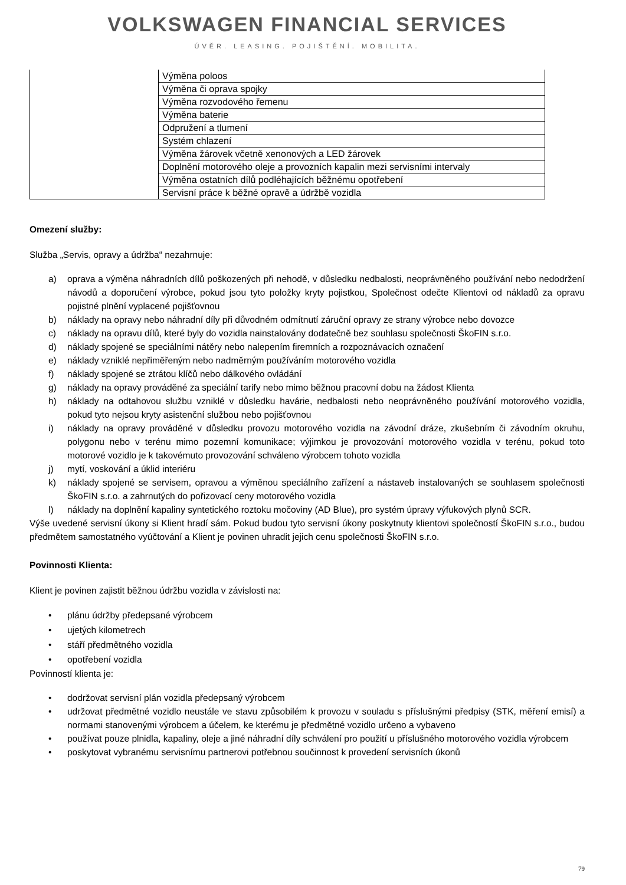VOLKSWAGEN FINANCIAL SERVICES
ÚVĚR. LEASING. POJIŠTĚNÍ. MOBILITA.
| | Výměna poloos |
| | Výměna či oprava spojky |
| | Výměna rozvodového řemenu |
| | Výměna baterie |
| | Odpružení a tlumení |
| | Systém chlazení |
| | Výměna žárovek včetně xenonových a LED žárovek |
| | Doplnění motorového oleje a provozních kapalin mezi servisními intervaly |
| | Výměna ostatních dílů podléhajících běžnému opotřebení |
| | Servisní práce k běžné opravě a údržbě vozidla |
Omezení služby:
Služba „Servis, opravy a údržba“ nezahrnuje:
a) oprava a výměna náhradních dílů poškozených při nehodě, v důsledku nedbalosti, neoprávněného používání nebo nedodržení návodů a doporučení výrobce, pokud jsou tyto položky kryty pojistkou, Společnost odečte Klientovi od nákladů za opravu pojistné plnění vyplacené pojišťovnou
b) náklady na opravy nebo náhradní díly při důvodném odmítnutí záruční opravy ze strany výrobce nebo dovozce
c) náklady na opravu dílů, které byly do vozidla nainstalovány dodatečně bez souhlasu společnosti ŠkoFIN s.r.o.
d) náklady spojené se speciálními nátěry nebo nalepením firemních a rozpoznávacích označení
e) náklady vzniklé nepřiměřeným nebo nadměrným používáním motorového vozidla
f) náklady spojené se ztrátou klíčů nebo dálkového ovládání
g) náklady na opravy prováděné za speciální tarify nebo mimo běžnou pracovní dobu na žádost Klienta
h) náklady na odtahovou službu vzniklé v důsledku havárie, nedbalosti nebo neoprávněného používání motorového vozidla, pokud tyto nejsou kryty asistenční službou nebo pojišťovnou
i) náklady na opravy prováděné v důsledku provozu motorového vozidla na závodní dráze, zkušebním či závodním okruhu, polygonu nebo v terénu mimo pozemní komunikace; výjimkou je provozování motorového vozidla v terénu, pokud toto motorové vozidlo je k takovémuto provozování schváleno výrobcem tohoto vozidla
j) mytí, voskování a úklid interiéru
k) náklady spojené se servisem, opravou a výměnou speciálního zařízení a nástaveb instalovaných se souhlasem společnosti ŠkoFIN s.r.o. a zahrnutých do pořizovací ceny motorového vozidla
l) náklady na doplnění kapaliny syntetického roztoku močoviny (AD Blue), pro systém úpravy výfukových plynů SCR.
Výše uvedené servisní úkony si Klient hradí sám. Pokud budou tyto servisní úkony poskytnuty klientovi společností ŠkoFIN s.r.o., budou předmětem samostatného vyúčtování a Klient je povinen uhradit jejich cenu společnosti ŠkoFIN s.r.o.
Povinnosti Klienta:
Klient je povinen zajistit běžnou údržbu vozidla v závislosti na:
• plánu údržby předepsané výrobcem
• ujetých kilometrech
• stáří předmětného vozidla
• opotřebení vozidla
Povinností klienta je:
• dodržovat servisní plán vozidla předepsaný výrobcem
• udržovat předmětné vozidlo neustále ve stavu způsobilém k provozu v souladu s příslušnými předpisy (STK, měření emisí) a normami stanovenými výrobcem a účelem, ke kterému je předmětné vozidlo určeno a vybaveno
• používat pouze plnidla, kapaliny, oleje a jiné náhradní díly schválení pro použití u příslušného motorového vozidla výrobcem
• poskytovat vybranému servisnímu partnerovi potřebnou součinnost k provedení servisních úkonů
79